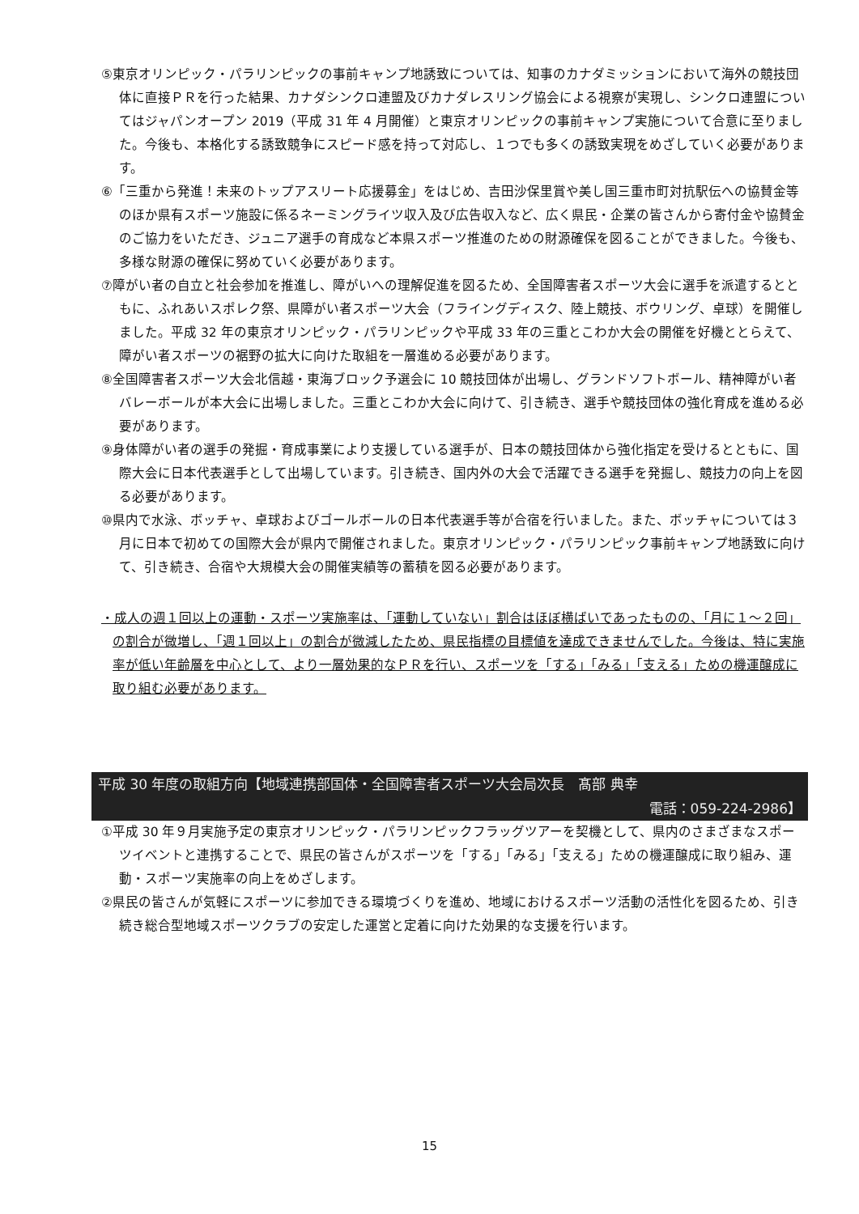⑤東京オリンピック・パラリンピックの事前キャンプ地誘致については、知事のカナダミッションにおいて海外の競技団体に直接ＰＲを行った結果、カナダシンクロ連盟及びカナダレスリング協会による視察が実現し、シンクロ連盟についてはジャパンオープン 2019（平成 31 年 4 月開催）と東京オリンピックの事前キャンプ実施について合意に至りました。今後も、本格化する誘致競争にスピード感を持って対応し、１つでも多くの誘致実現をめざしていく必要があります。
⑥「三重から発進！未来のトップアスリート応援募金」をはじめ、吉田沙保里賞や美し国三重市町対抗駅伝への協賛金等のほか県有スポーツ施設に係るネーミングライツ収入及び広告収入など、広く県民・企業の皆さんから寄付金や協賛金のご協力をいただき、ジュニア選手の育成など本県スポーツ推進のための財源確保を図ることができました。今後も、多様な財源の確保に努めていく必要があります。
⑦障がい者の自立と社会参加を推進し、障がいへの理解促進を図るため、全国障害者スポーツ大会に選手を派遣するとともに、ふれあいスポレク祭、県障がい者スポーツ大会（フライングディスク、陸上競技、ボウリング、卓球）を開催しました。平成 32 年の東京オリンピック・パラリンピックや平成 33 年の三重とこわか大会の開催を好機ととらえて、障がい者スポーツの裾野の拡大に向けた取組を一層進める必要があります。
⑧全国障害者スポーツ大会北信越・東海ブロック予選会に 10 競技団体が出場し、グランドソフトボール、精神障がい者バレーボールが本大会に出場しました。三重とこわか大会に向けて、引き続き、選手や競技団体の強化育成を進める必要があります。
⑨身体障がい者の選手の発掘・育成事業により支援している選手が、日本の競技団体から強化指定を受けるとともに、国際大会に日本代表選手として出場しています。引き続き、国内外の大会で活躍できる選手を発掘し、競技力の向上を図る必要があります。
⑩県内で水泳、ボッチャ、卓球およびゴールボールの日本代表選手等が合宿を行いました。また、ボッチャについては３月に日本で初めての国際大会が県内で開催されました。東京オリンピック・パラリンピック事前キャンプ地誘致に向けて、引き続き、合宿や大規模大会の開催実績等の蓄積を図る必要があります。
・成人の週１回以上の運動・スポーツ実施率は、「運動していない」割合はほぼ横ばいであったものの、「月に１～２回」の割合が微増し、「週１回以上」の割合が微減したため、県民指標の目標値を達成できませんでした。今後は、特に実施率が低い年齢層を中心として、より一層効果的なＰＲを行い、スポーツを「する」「みる」「支える」ための機運醸成に取り組む必要があります。
平成 30 年度の取組方向【地域連携部国体・全国障害者スポーツ大会局次長　髙部 典幸
電話：059-224-2986】
①平成 30 年９月実施予定の東京オリンピック・パラリンピックフラッグツアーを契機として、県内のさまざまなスポーツイベントと連携することで、県民の皆さんがスポーツを「する」「みる」「支える」ための機運醸成に取り組み、運動・スポーツ実施率の向上をめざします。
②県民の皆さんが気軽にスポーツに参加できる環境づくりを進め、地域におけるスポーツ活動の活性化を図るため、引き続き総合型地域スポーツクラブの安定した運営と定着に向けた効果的な支援を行います。
15